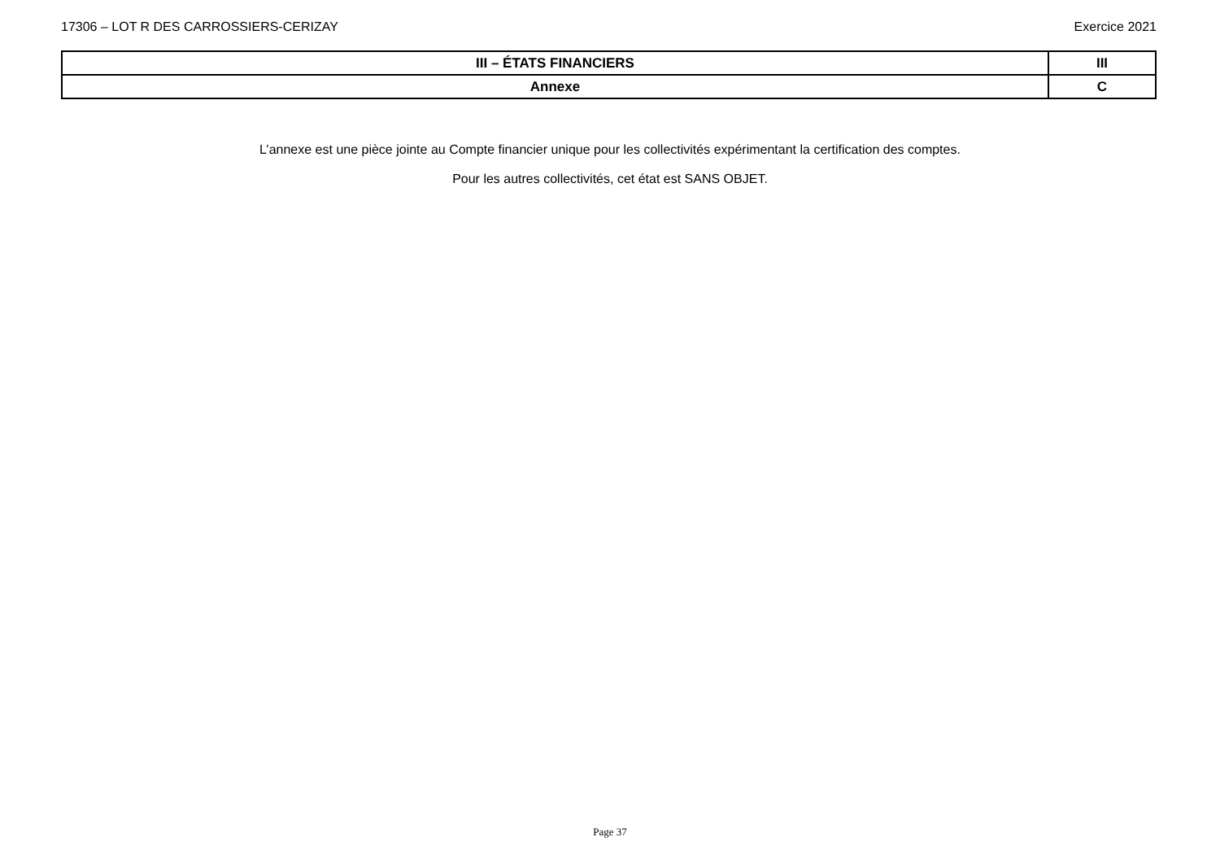17306 – LOT R DES CARROSSIERS-CERIZAY Exercice 2021
| III – ÉTATS FINANCIERS | III |
| Annexe | C |
L’annexe est une pièce jointe au Compte financier unique pour les collectivités expérimentant la certification des comptes.
Pour les autres collectivités, cet état est SANS OBJET.
Page 37